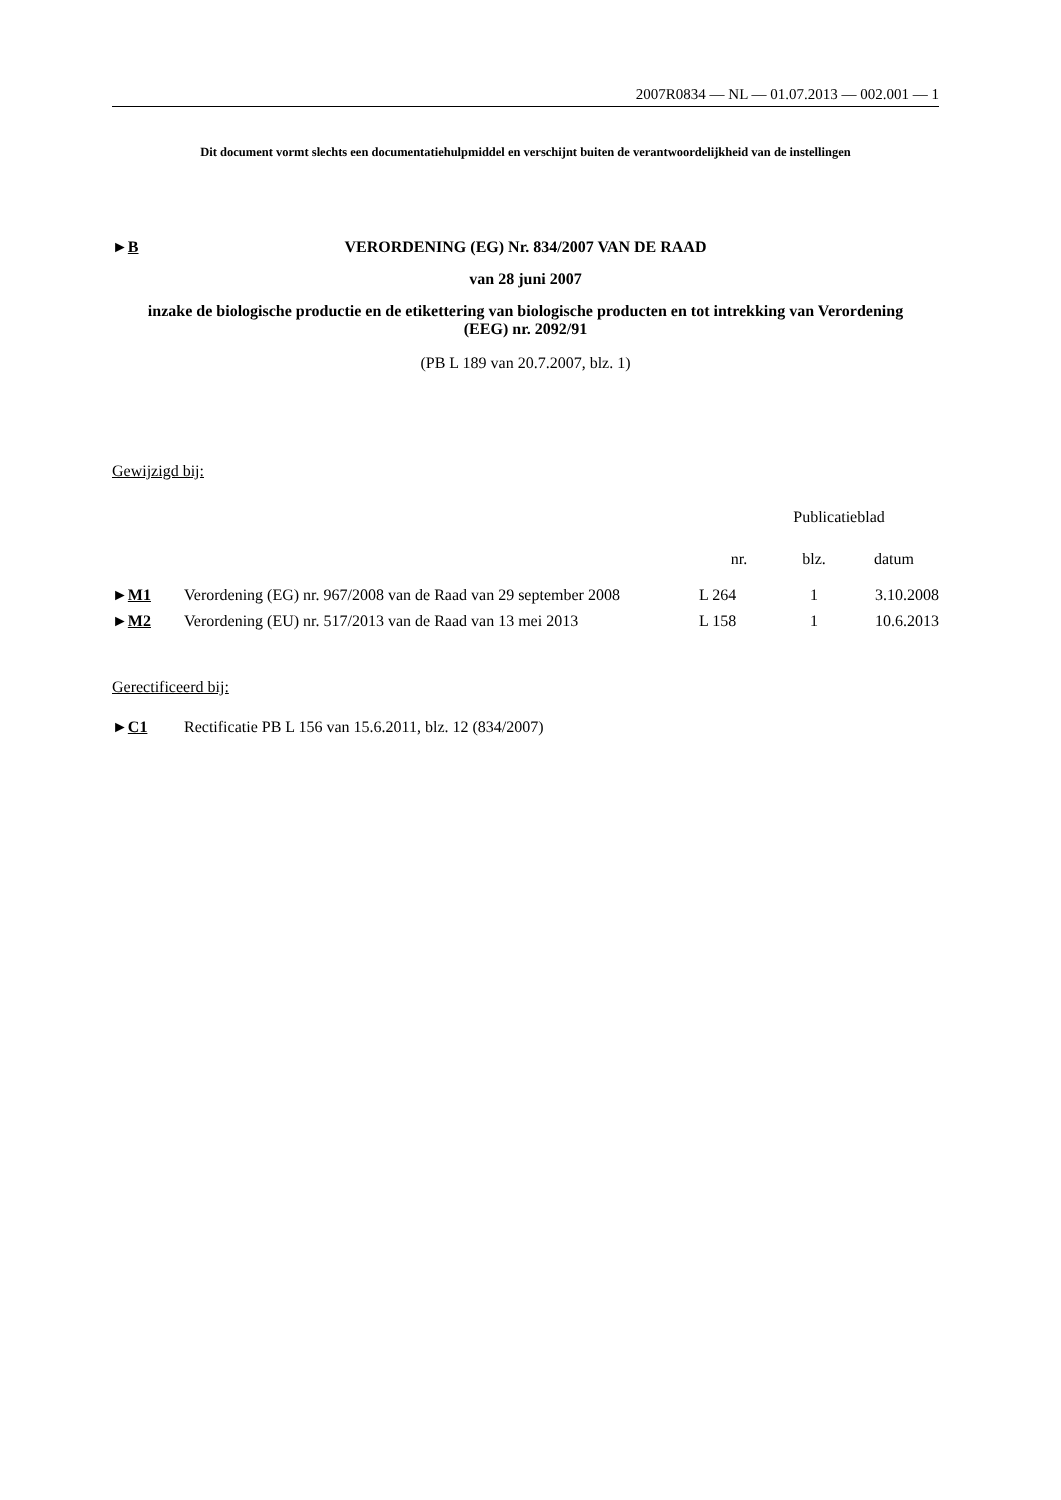2007R0834 — NL — 01.07.2013 — 002.001 — 1
Dit document vormt slechts een documentatiehulpmiddel en verschijnt buiten de verantwoordelijkheid van de instellingen
►B VERORDENING (EG) Nr. 834/2007 VAN DE RAAD
van 28 juni 2007
inzake de biologische productie en de etikettering van biologische producten en tot intrekking van Verordening (EEG) nr. 2092/91
(PB L 189 van 20.7.2007, blz. 1)
Gewijzigd bij:
| | | Publicatieblad | | |
| --- | --- | --- | --- | --- |
| | | nr. | blz. | datum |
| ► M1 | Verordening (EG) nr. 967/2008 van de Raad van 29 september 2008 | L 264 | 1 | 3.10.2008 |
| ► M2 | Verordening (EU) nr. 517/2013 van de Raad van 13 mei 2013 | L 158 | 1 | 10.6.2013 |
Gerectificeerd bij:
►C1 Rectificatie PB L 156 van 15.6.2011, blz. 12 (834/2007)